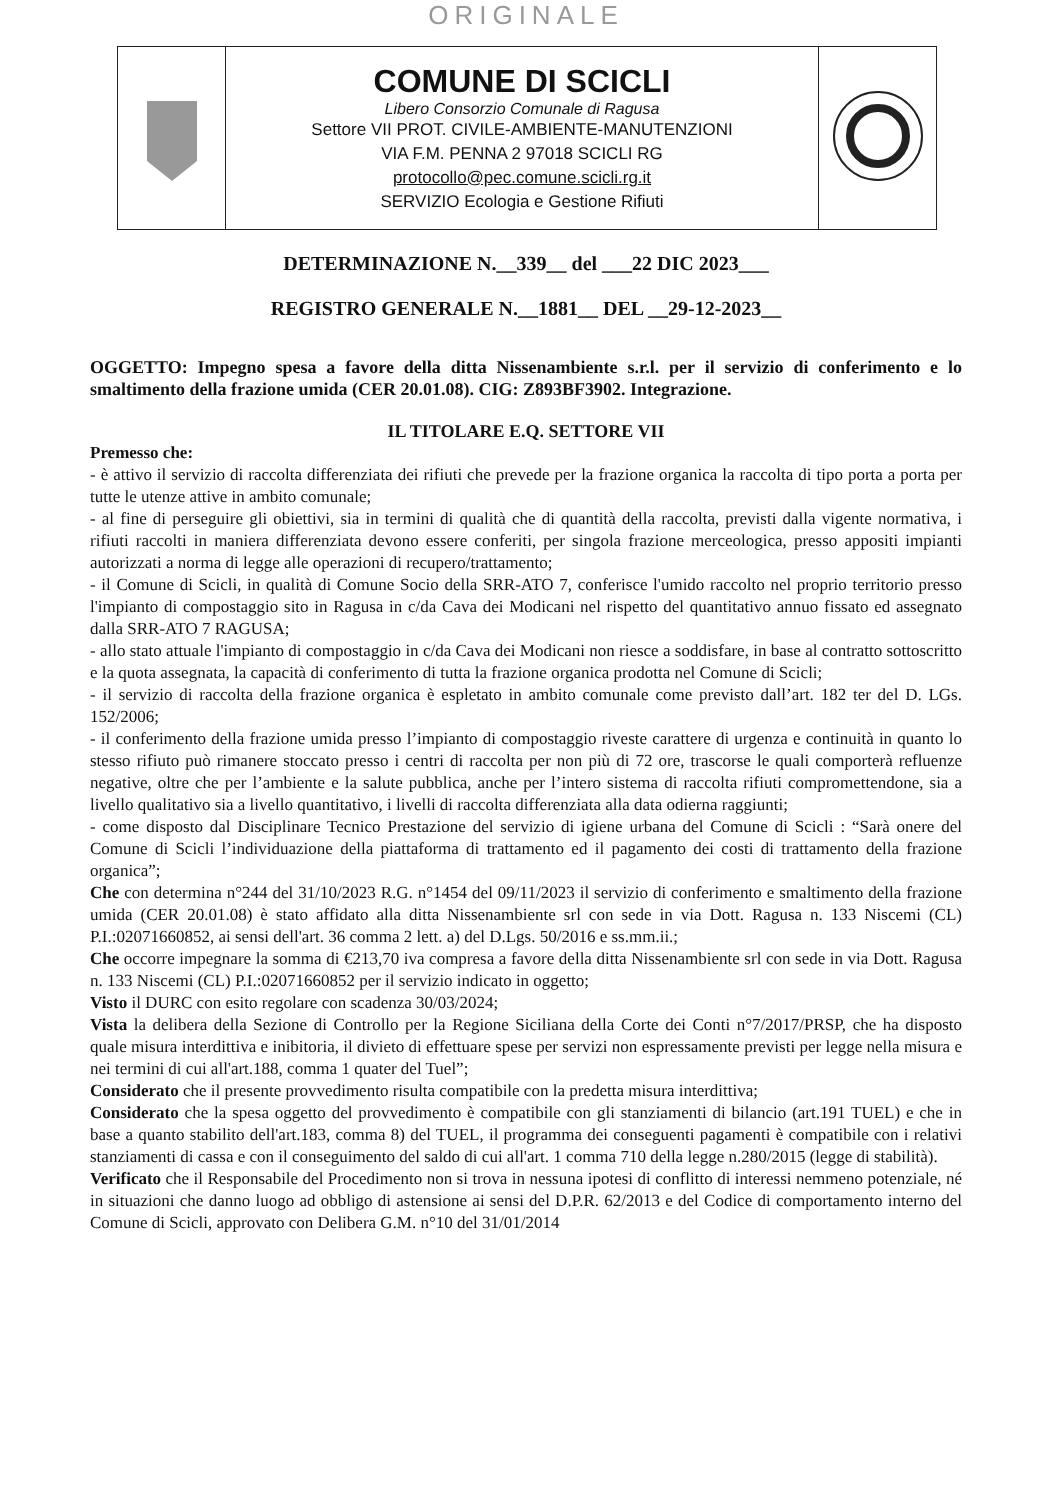ORIGINALE
| | COMUNE DI SCICLI Libero Consorzio Comunale di Ragusa Settore VII PROT. CIVILE-AMBIENTE-MANUTENZIONI VIA F.M. PENNA 2 97018 SCICLI RG protocollo@pec.comune.scicli.rg.it SERVIZIO Ecologia e Gestione Rifiuti | |
DETERMINAZIONE N.__339__ del ___22 DIC 2023___
REGISTRO GENERALE N.__1881__ DEL __29-12-2023__
OGGETTO: Impegno spesa a favore della ditta Nissenambiente s.r.l. per il servizio di conferimento e lo smaltimento della frazione umida (CER 20.01.08). CIG: Z893BF3902. Integrazione.
IL TITOLARE E.Q. SETTORE VII
Premesso che:
- è attivo il servizio di raccolta differenziata dei rifiuti che prevede per la frazione organica la raccolta di tipo porta a porta per tutte le utenze attive in ambito comunale;
- al fine di perseguire gli obiettivi, sia in termini di qualità che di quantità della raccolta, previsti dalla vigente normativa, i rifiuti raccolti in maniera differenziata devono essere conferiti, per singola frazione merceologica, presso appositi impianti autorizzati a norma di legge alle operazioni di recupero/trattamento;
- il Comune di Scicli, in qualità di Comune Socio della SRR-ATO 7, conferisce l'umido raccolto nel proprio territorio presso l'impianto di compostaggio sito in Ragusa in c/da Cava dei Modicani nel rispetto del quantitativo annuo fissato ed assegnato dalla SRR-ATO 7 RAGUSA;
- allo stato attuale l'impianto di compostaggio in c/da Cava dei Modicani non riesce a soddisfare, in base al contratto sottoscritto e la quota assegnata, la capacità di conferimento di tutta la frazione organica prodotta nel Comune di Scicli;
- il servizio di raccolta della frazione organica è espletato in ambito comunale come previsto dall’art. 182 ter del D. LGs. 152/2006;
- il conferimento della frazione umida presso l’impianto di compostaggio riveste carattere di urgenza e continuità in quanto lo stesso rifiuto può rimanere stoccato presso i centri di raccolta per non più di 72 ore, trascorse le quali comporterà refluenze negative, oltre che per l’ambiente e la salute pubblica, anche per l’intero sistema di raccolta rifiuti compromettendone, sia a livello qualitativo sia a livello quantitativo, i livelli di raccolta differenziata alla data odierna raggiunti;
- come disposto dal Disciplinare Tecnico Prestazione del servizio di igiene urbana del Comune di Scicli : “Sarà onere del Comune di Scicli l’individuazione della piattaforma di trattamento ed il pagamento dei costi di trattamento della frazione organica”;
Che con determina n°244 del 31/10/2023 R.G. n°1454 del 09/11/2023 il servizio di conferimento e smaltimento della frazione umida (CER 20.01.08) è stato affidato alla ditta Nissenambiente srl con sede in via Dott. Ragusa n. 133 Niscemi (CL) P.I.:02071660852, ai sensi dell'art. 36 comma 2 lett. a) del D.Lgs. 50/2016 e ss.mm.ii.;
Che occorre impegnare la somma di €213,70 iva compresa a favore della ditta Nissenambiente srl con sede in via Dott. Ragusa n. 133 Niscemi (CL) P.I.:02071660852 per il servizio indicato in oggetto;
Visto il DURC con esito regolare con scadenza 30/03/2024;
Vista la delibera della Sezione di Controllo per la Regione Siciliana della Corte dei Conti n°7/2017/PRSP, che ha disposto quale misura interdittiva e inibitoria, il divieto di effettuare spese per servizi non espressamente previsti per legge nella misura e nei termini di cui all'art.188, comma 1 quater del Tuel”;
Considerato che il presente provvedimento risulta compatibile con la predetta misura interdittiva;
Considerato che la spesa oggetto del provvedimento è compatibile con gli stanziamenti di bilancio (art.191 TUEL) e che in base a quanto stabilito dell'art.183, comma 8) del TUEL, il programma dei conseguenti pagamenti è compatibile con i relativi stanziamenti di cassa e con il conseguimento del saldo di cui all'art. 1 comma 710 della legge n.280/2015 (legge di stabilità).
Verificato che il Responsabile del Procedimento non si trova in nessuna ipotesi di conflitto di interessi nemmeno potenziale, né in situazioni che danno luogo ad obbligo di astensione ai sensi del D.P.R. 62/2013 e del Codice di comportamento interno del Comune di Scicli, approvato con Delibera G.M. n°10 del 31/01/2014